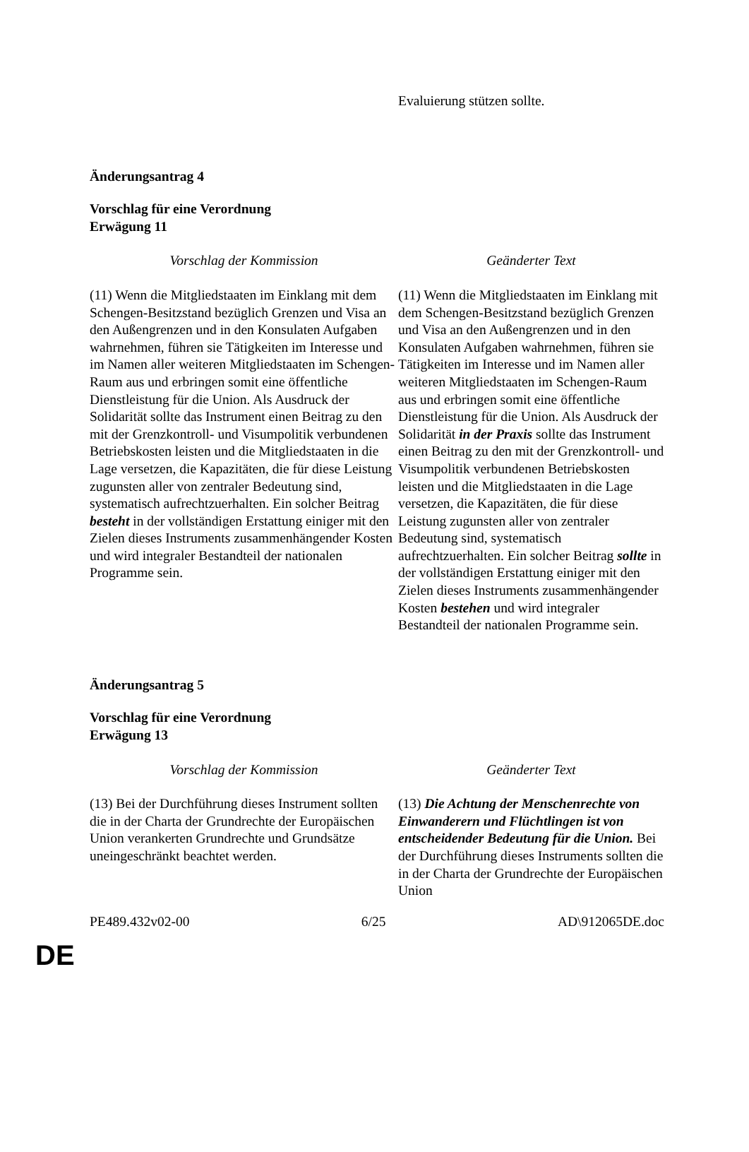| | Evaluierung stützen sollte. |
Änderungsantrag 4
Vorschlag für eine Verordnung
Erwägung 11
| Vorschlag der Kommission | Geänderter Text |
| (11) Wenn die Mitgliedstaaten im Einklang mit dem Schengen-Besitzstand bezüglich Grenzen und Visa an den Außengrenzen und in den Konsulaten Aufgaben wahrnehmen, führen sie Tätigkeiten im Interesse und im Namen aller weiteren Mitgliedstaaten im Schengen-Raum aus und erbringen somit eine öffentliche Dienstleistung für die Union. Als Ausdruck der Solidarität sollte das Instrument einen Beitrag zu den mit der Grenzkontroll- und Visumpolitik verbundenen Betriebskosten leisten und die Mitgliedstaaten in die Lage versetzen, die Kapazitäten, die für diese Leistung zugunsten aller von zentraler Bedeutung sind, systematisch aufrechtzuerhalten. Ein solcher Beitrag besteht in der vollständigen Erstattung einiger mit den Zielen dieses Instruments zusammenhängender Kosten und wird integraler Bestandteil der nationalen Programme sein. | (11) Wenn die Mitgliedstaaten im Einklang mit dem Schengen-Besitzstand bezüglich Grenzen und Visa an den Außengrenzen und in den Konsulaten Aufgaben wahrnehmen, führen sie Tätigkeiten im Interesse und im Namen aller weiteren Mitgliedstaaten im Schengen-Raum aus und erbringen somit eine öffentliche Dienstleistung für die Union. Als Ausdruck der Solidarität in der Praxis sollte das Instrument einen Beitrag zu den mit der Grenzkontroll- und Visumpolitik verbundenen Betriebskosten leisten und die Mitgliedstaaten in die Lage versetzen, die Kapazitäten, die für diese Leistung zugunsten aller von zentraler Bedeutung sind, systematisch aufrechtzuerhalten. Ein solcher Beitrag sollte in der vollständigen Erstattung einiger mit den Zielen dieses Instruments zusammenhängender Kosten bestehen und wird integraler Bestandteil der nationalen Programme sein. |
Änderungsantrag 5
Vorschlag für eine Verordnung
Erwägung 13
| Vorschlag der Kommission | Geänderter Text |
| (13) Bei der Durchführung dieses Instrument sollten die in der Charta der Grundrechte der Europäischen Union verankerten Grundrechte und Grundsätze uneingeschränkt beachtet werden. | (13) Die Achtung der Menschenrechte von Einwanderern und Flüchtlingen ist von entscheidender Bedeutung für die Union. Bei der Durchführung dieses Instruments sollten die in der Charta der Grundrechte der Europäischen Union |
PE489.432v02-00 6/25 AD\912065DE.doc
DE